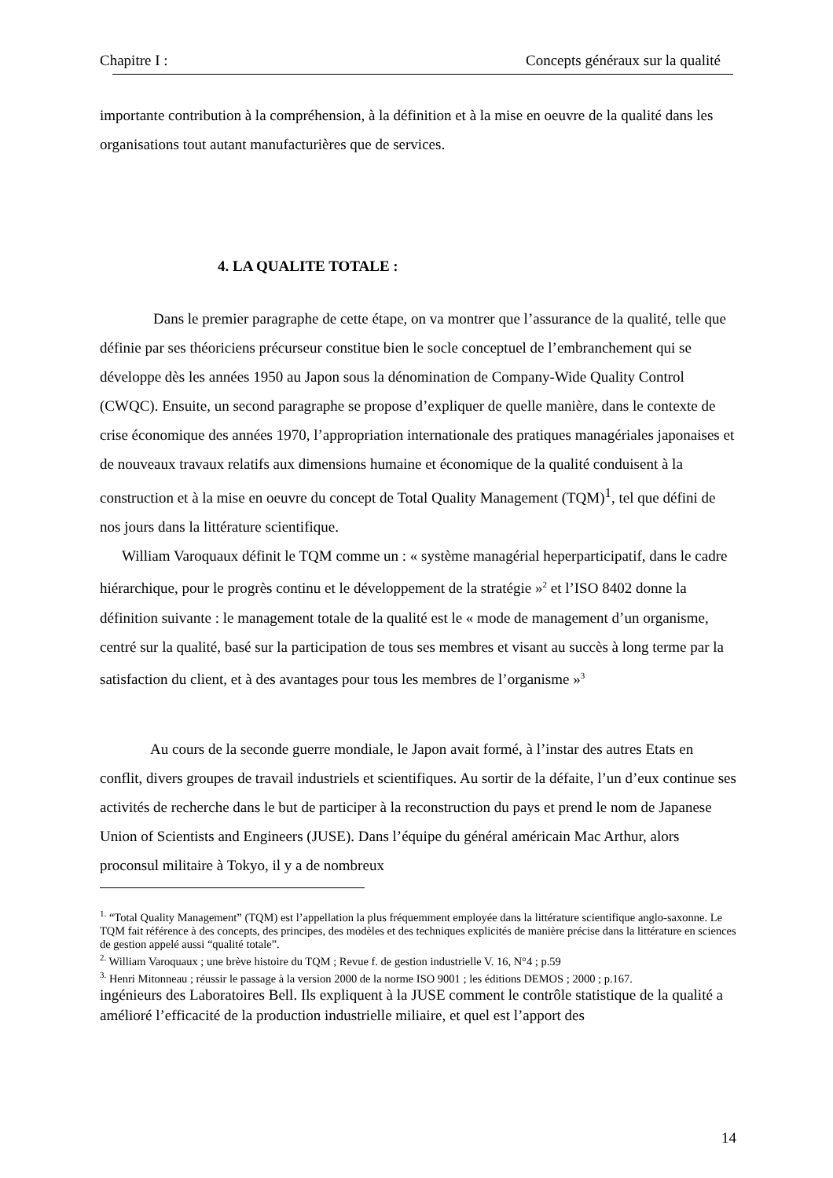Chapitre I : Concepts généraux sur la qualité
importante contribution à la compréhension, à la définition et à la mise en oeuvre de la qualité dans les organisations tout autant manufacturières que de services.
4. LA QUALITE TOTALE :
Dans le premier paragraphe de cette étape, on va montrer que l’assurance de la qualité, telle que définie par ses théoriciens précurseur constitue bien le socle conceptuel de l’embranchement qui se développe dès les années 1950 au Japon sous la dénomination de Company-Wide Quality Control (CWQC). Ensuite, un second paragraphe se propose d’expliquer de quelle manière, dans le contexte de crise économique des années 1970, l’appropriation internationale des pratiques managériales japonaises et de nouveaux travaux relatifs aux dimensions humaine et économique de la qualité conduisent à la construction et à la mise en oeuvre du concept de Total Quality Management (TQM)<sup>1</sup>, tel que défini de nos jours dans la littérature scientifique.
William Varoquaux définit le TQM comme un : « système managérial heperparticipatif, dans le cadre hiérarchique, pour le progrès continu et le développement de la stratégie »<sup>2</sup> et l’ISO 8402 donne la définition suivante : le management totale de la qualité est le « mode de management d’un organisme, centré sur la qualité, basé sur la participation de tous ses membres et visant au succès à long terme par la satisfaction du client, et à des avantages pour tous les membres de l’organisme »<sup>3</sup>
Au cours de la seconde guerre mondiale, le Japon avait formé, à l’instar des autres Etats en conflit, divers groupes de travail industriels et scientifiques. Au sortir de la défaite, l’un d’eux continue ses activités de recherche dans le but de participer à la reconstruction du pays et prend le nom de Japanese Union of Scientists and Engineers (JUSE). Dans l’équipe du général américain Mac Arthur, alors proconsul militaire à Tokyo, il y a de nombreux
<sup>1.</sup> “Total Quality Management” (TQM) est l’appellation la plus fréquemment employée dans la littérature scientifique anglo-saxonne. Le TQM fait référence à des concepts, des principes, des modèles et des techniques explicités de manière précise dans la littérature en sciences de gestion appelé aussi “qualité totale”.
<sup>2.</sup> William Varoquaux ; une brève histoire du TQM ; Revue f. de gestion industrielle V. 16, N°4 ; p.59
<sup>3.</sup> Henri Mitonneau ; réussir le passage à la version 2000 de la norme ISO 9001 ; les éditions DEMOS ; 2000 ; p.167.
ingénieurs des Laboratoires Bell. Ils expliquent à la JUSE comment le contrôle statistique de la qualité a amélioré l’efficacité de la production industrielle miliaire, et quel est l’apport des
14